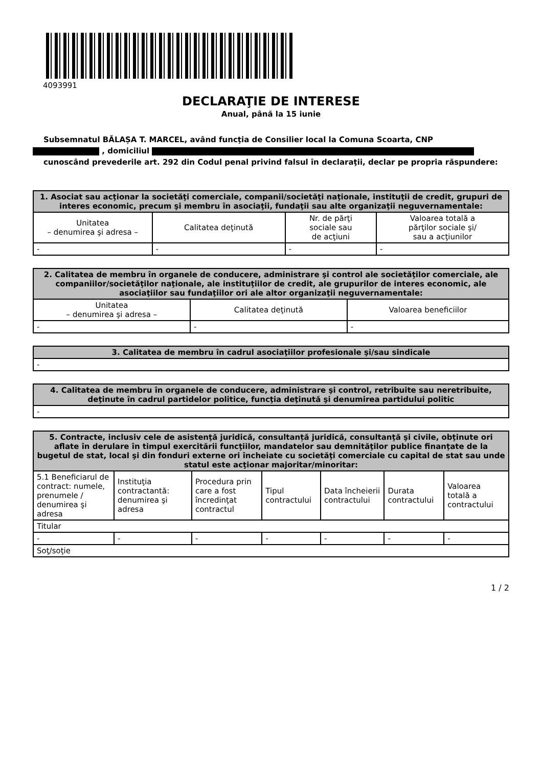4093991
DECLARAŢIE DE INTERESE
Anual, până la 15 iunie
Subsemnatul BĂLAȘA T. MARCEL, având funcţia de Consilier local la Comuna Scoarta, CNP
, domiciliul
cunoscând prevederile art. 292 din Codul penal privind falsul în declaraţii, declar pe propria răspundere:
| 1. Asociat sau acţionar la societăţi comerciale, companii/societăţi naţionale, instituţii de credit, grupuri de interes economic, precum şi membru în asociaţii, fundaţii sau alte organizaţii neguvernamentale: | | | |
| --- | --- | --- | --- |
| Unitatea – denumirea şi adresa – | Calitatea deţinută | Nr. de părţi sociale sau de acţiuni | Valoarea totală a părţilor sociale şi/ sau a acţiunilor |
| - | - | - | - |
| 2. Calitatea de membru în organele de conducere, administrare şi control ale societăţilor comerciale, ale companiilor/societăţilor naţionale, ale instituţiilor de credit, ale grupurilor de interes economic, ale asociaţiilor sau fundaţiilor ori ale altor organizaţii neguvernamentale: | | |
| --- | --- | --- |
| Unitatea – denumirea şi adresa – | Calitatea deţinută | Valoarea beneficiilor |
| - | - | - |
| 3. Calitatea de membru în cadrul asociaţiilor profesionale şi/sau sindicale |
| --- |
| - |
| 4. Calitatea de membru în organele de conducere, administrare şi control, retribuite sau neretribuite, deţinute în cadrul partidelor politice, funcţia deţinută şi denumirea partidului politic |
| --- |
| - |
| 5. Contracte, inclusiv cele de asistenţă juridică, consultanță juridică, consultanţă şi civile, obţinute ori aflate în derulare în timpul exercitării funcţiilor, mandatelor sau demnităţilor publice finanţate de la bugetul de stat, local şi din fonduri externe ori încheiate cu societăţi comerciale cu capital de stat sau unde statul este acţionar majoritar/minoritar: | | | | | | |
| --- | --- | --- | --- | --- | --- | --- |
| 5.1 Beneficiarul de contract: numele, prenumele / denumirea şi adresa | Instituţia contractantă: denumirea şi adresa | Procedura prin care a fost încredinţat contractul | Tipul contractului | Data încheierii contractului | Durata contractului | Valoarea totală a contractului |
| Titular | | | | | | |
| - | - | - | - | - | - | - |
| Soţ/soţie | | | | | | |
1 / 2